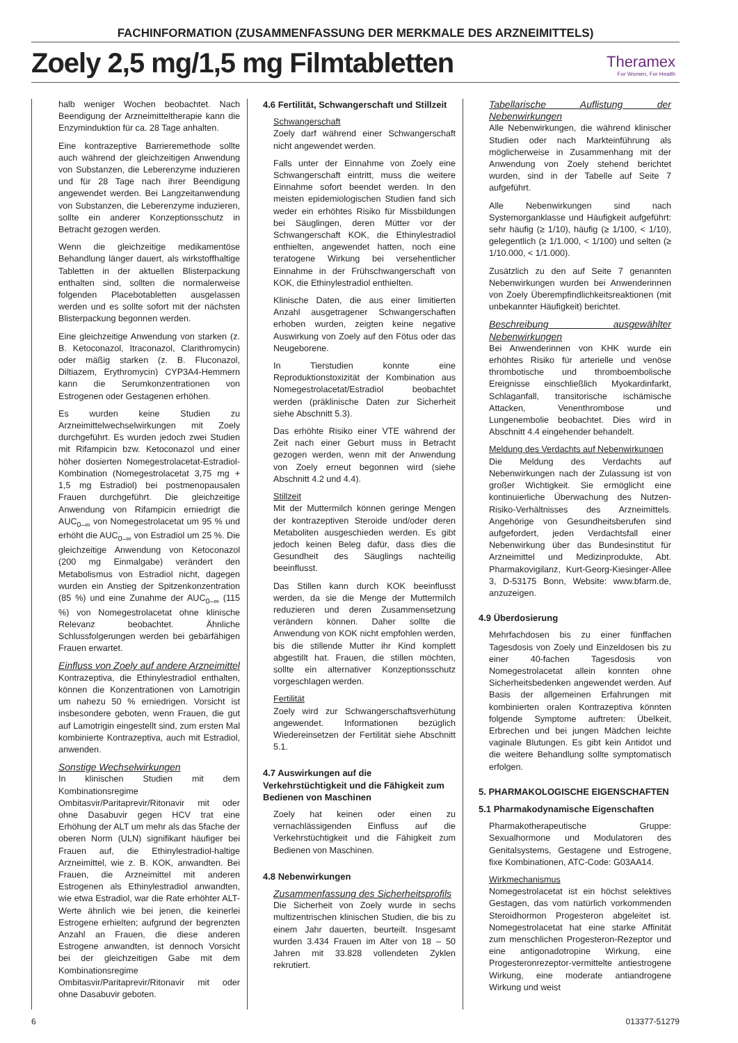FACHINFORMATION (ZUSAMMENFASSUNG DER MERKMALE DES ARZNEIMITTELS)
Zoely 2,5 mg/1,5 mg Filmtabletten
Theramex
For Women, For Health
halb weniger Wochen beobachtet. Nach Beendigung der Arzneimitteltherapie kann die Enzyminduktion für ca. 28 Tage anhalten.
Eine kontrazeptive Barrieremethode sollte auch während der gleichzeitigen Anwendung von Substanzen, die Leberenzyme induzieren und für 28 Tage nach ihrer Beendigung angewendet werden. Bei Langzeitanwendung von Substanzen, die Leberenzyme induzieren, sollte ein anderer Konzeptionsschutz in Betracht gezogen werden.
Wenn die gleichzeitige medikamentöse Behandlung länger dauert, als wirkstoffhaltige Tabletten in der aktuellen Blisterpackung enthalten sind, sollten die normalerweise folgenden Placebotabletten ausgelassen werden und es sollte sofort mit der nächsten Blisterpackung begonnen werden.
Eine gleichzeitige Anwendung von starken (z. B. Ketoconazol, Itraconazol, Clarithromycin) oder mäßig starken (z. B. Fluconazol, Diltiazem, Erythromycin) CYP3A4-Hemmern kann die Serumkonzentrationen von Estrogenen oder Gestagenen erhöhen.
Es wurden keine Studien zu Arzneimittelwechselwirkungen mit Zoely durchgeführt. Es wurden jedoch zwei Studien mit Rifampicin bzw. Ketoconazol und einer höher dosierten Nomegestrolacetat-Estradiol-Kombination (Nomegestrolacetat 3,75 mg + 1,5 mg Estradiol) bei postmenopausalen Frauen durchgeführt. Die gleichzeitige Anwendung von Rifampicin erniedrigt die AUC<sub>0–∞</sub> von Nomegestrolacetat um 95 % und erhöht die AUC<sub>0–∞</sub> von Estradiol um 25 %. Die gleichzeitige Anwendung von Ketoconazol (200 mg Einmalgabe) verändert den Metabolismus von Estradiol nicht, dagegen wurden ein Anstieg der Spitzenkonzentration (85 %) und eine Zunahme der AUC<sub>0–∞</sub> (115 %) von Nomegestrolacetat ohne klinische Relevanz beobachtet. Ähnliche Schlussfolgerungen werden bei gebärfähigen Frauen erwartet.
Einfluss von Zoely auf andere Arzneimittel
Kontrazeptiva, die Ethinylestradiol enthalten, können die Konzentrationen von Lamotrigin um nahezu 50 % erniedrigen. Vorsicht ist insbesondere geboten, wenn Frauen, die gut auf Lamotrigin eingestellt sind, zum ersten Mal kombinierte Kontrazeptiva, auch mit Estradiol, anwenden.
Sonstige Wechselwirkungen
In klinischen Studien mit dem Kombinationsregime Ombitasvir/Paritaprevir/Ritonavir mit oder ohne Dasabuvir gegen HCV trat eine Erhöhung der ALT um mehr als das 5fache der oberen Norm (ULN) signifikant häufiger bei Frauen auf, die Ethinylestradiol-haltige Arzneimittel, wie z. B. KOK, anwandten. Bei Frauen, die Arzneimittel mit anderen Estrogenen als Ethinylestradiol anwandten, wie etwa Estradiol, war die Rate erhöhter ALT-Werte ähnlich wie bei jenen, die keinerlei Estrogene erhielten; aufgrund der begrenzten Anzahl an Frauen, die diese anderen Estrogene anwandten, ist dennoch Vorsicht bei der gleichzeitigen Gabe mit dem Kombinationsregime Ombitasvir/Paritaprevir/Ritonavir mit oder ohne Dasabuvir geboten.
4.6 Fertilität, Schwangerschaft und Stillzeit
Schwangerschaft
Zoely darf während einer Schwangerschaft nicht angewendet werden.
Falls unter der Einnahme von Zoely eine Schwangerschaft eintritt, muss die weitere Einnahme sofort beendet werden. In den meisten epidemiologischen Studien fand sich weder ein erhöhtes Risiko für Missbildungen bei Säuglingen, deren Mütter vor der Schwangerschaft KOK, die Ethinylestradiol enthielten, angewendet hatten, noch eine teratogene Wirkung bei versehentlicher Einnahme in der Frühschwangerschaft von KOK, die Ethinylestradiol enthielten.
Klinische Daten, die aus einer limitierten Anzahl ausgetragener Schwangerschaften erhoben wurden, zeigten keine negative Auswirkung von Zoely auf den Fötus oder das Neugeborene.
In Tierstudien konnte eine Reproduktionstoxizität der Kombination aus Nomegestrolacetat/Estradiol beobachtet werden (präklinische Daten zur Sicherheit siehe Abschnitt 5.3).
Das erhöhte Risiko einer VTE während der Zeit nach einer Geburt muss in Betracht gezogen werden, wenn mit der Anwendung von Zoely erneut begonnen wird (siehe Abschnitt 4.2 und 4.4).
Stillzeit
Mit der Muttermilch können geringe Mengen der kontrazeptiven Steroide und/oder deren Metaboliten ausgeschieden werden. Es gibt jedoch keinen Beleg dafür, dass dies die Gesundheit des Säuglings nachteilig beeinflusst.
Das Stillen kann durch KOK beeinflusst werden, da sie die Menge der Muttermilch reduzieren und deren Zusammensetzung verändern können. Daher sollte die Anwendung von KOK nicht empfohlen werden, bis die stillende Mutter ihr Kind komplett abgestillt hat. Frauen, die stillen möchten, sollte ein alternativer Konzeptionsschutz vorgeschlagen werden.
Fertilität
Zoely wird zur Schwangerschaftsverhütung angewendet. Informationen bezüglich Wiedereinsetzen der Fertilität siehe Abschnitt 5.1.
4.7 Auswirkungen auf die Verkehrstüchtigkeit und die Fähigkeit zum Bedienen von Maschinen
Zoely hat keinen oder einen zu vernachlässigenden Einfluss auf die Verkehrstüchtigkeit und die Fähigkeit zum Bedienen von Maschinen.
4.8 Nebenwirkungen
Zusammenfassung des Sicherheitsprofils
Die Sicherheit von Zoely wurde in sechs multizentrischen klinischen Studien, die bis zu einem Jahr dauerten, beurteilt. Insgesamt wurden 3.434 Frauen im Alter von 18 – 50 Jahren mit 33.828 vollendeten Zyklen rekrutiert.
Tabellarische Auflistung der Nebenwirkungen
Alle Nebenwirkungen, die während klinischer Studien oder nach Markteinführung als möglicherweise in Zusammenhang mit der Anwendung von Zoely stehend berichtet wurden, sind in der Tabelle auf Seite 7 aufgeführt.
Alle Nebenwirkungen sind nach Systemorganklasse und Häufigkeit aufgeführt: sehr häufig (≥ 1/10), häufig (≥ 1/100, < 1/10), gelegentlich (≥ 1/1.000, < 1/100) und selten (≥ 1/10.000, < 1/1.000).
Zusätzlich zu den auf Seite 7 genannten Nebenwirkungen wurden bei Anwenderinnen von Zoely Überempfindlichkeitsreaktionen (mit unbekannter Häufigkeit) berichtet.
Beschreibung ausgewählter Nebenwirkungen
Bei Anwenderinnen von KHK wurde ein erhöhtes Risiko für arterielle und venöse thrombotische und thromboembolische Ereignisse einschließlich Myokardinfarkt, Schlaganfall, transitorische ischämische Attacken, Venenthrombose und Lungenembolie beobachtet. Dies wird in Abschnitt 4.4 eingehender behandelt.
Meldung des Verdachts auf Nebenwirkungen
Die Meldung des Verdachts auf Nebenwirkungen nach der Zulassung ist von großer Wichtigkeit. Sie ermöglicht eine kontinuierliche Überwachung des Nutzen-Risiko-Verhältnisses des Arzneimittels. Angehörige von Gesundheitsberufen sind aufgefordert, jeden Verdachtsfall einer Nebenwirkung über das Bundesinstitut für Arzneimittel und Medizinprodukte, Abt. Pharmakovigilanz, Kurt-Georg-Kiesinger-Allee 3, D-53175 Bonn, Website: www.bfarm.de, anzuzeigen.
4.9 Überdosierung
Mehrfachdosen bis zu einer fünffachen Tagesdosis von Zoely und Einzeldosen bis zu einer 40-fachen Tagesdosis von Nomegestrolacetat allein konnten ohne Sicherheitsbedenken angewendet werden. Auf Basis der allgemeinen Erfahrungen mit kombinierten oralen Kontrazeptiva könnten folgende Symptome auftreten: Übelkeit, Erbrechen und bei jungen Mädchen leichte vaginale Blutungen. Es gibt kein Antidot und die weitere Behandlung sollte symptomatisch erfolgen.
5. PHARMAKOLOGISCHE EIGENSCHAFTEN
5.1 Pharmakodynamische Eigenschaften
Pharmakotherapeutische Gruppe: Sexualhormone und Modulatoren des Genitalsystems, Gestagene und Estrogene, fixe Kombinationen, ATC-Code: G03AA14.
Wirkmechanismus
Nomegestrolacetat ist ein höchst selektives Gestagen, das vom natürlich vorkommenden Steroidhormon Progesteron abgeleitet ist. Nomegestrolacetat hat eine starke Affinität zum menschlichen Progesteron-Rezeptor und eine antigonadotropine Wirkung, eine Progesteronrezeptor-vermittelte antiestrogene Wirkung, eine moderate antiandrogene Wirkung und weist
6 013377-51279